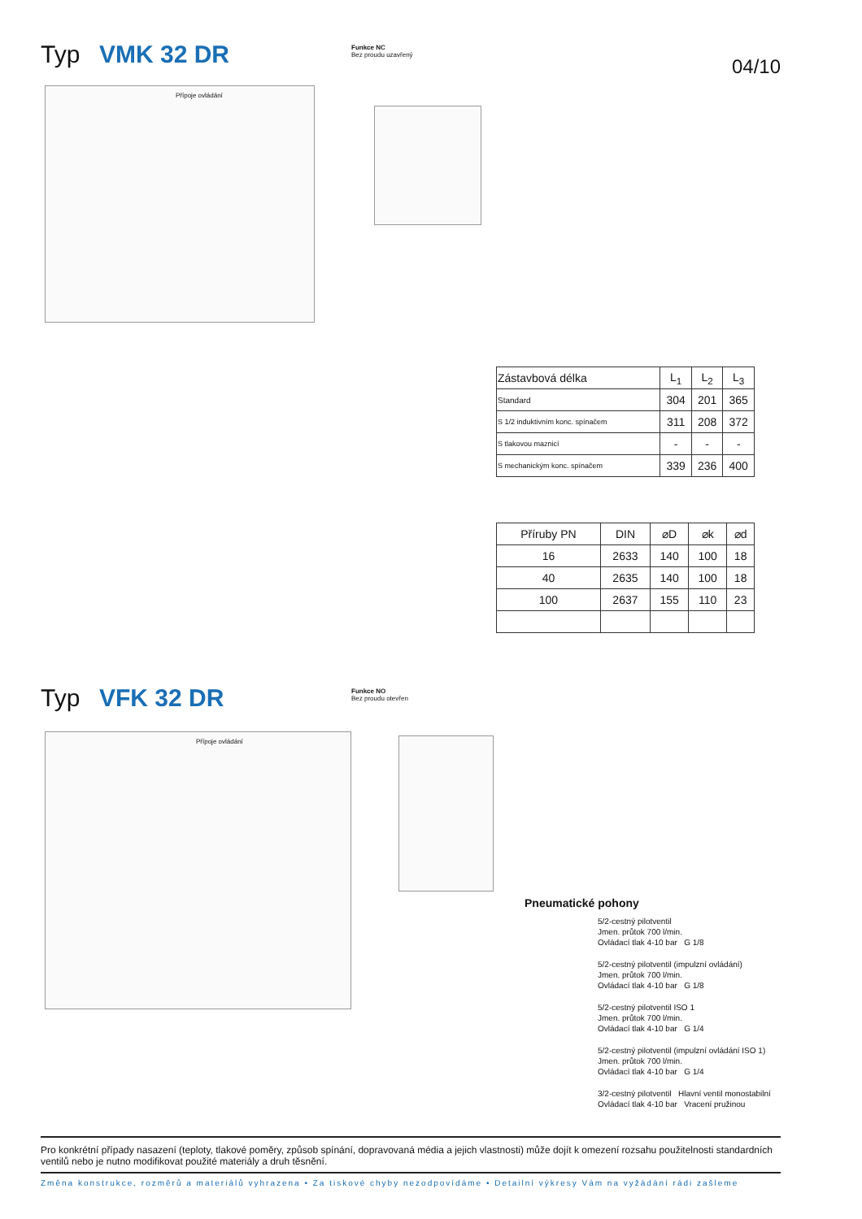Typ VMK 32 DR
Funkce NC
Bez proudu uzavřený
04/10
Přípoje ovládání
| Zástavbová délka | L<sub>1</sub> | L<sub>2</sub> | L<sub>3</sub> |
| --- | --- | --- | --- |
| Standard | 304 | 201 | 365 |
| S 1/2 induktivním konc. spínačem | 311 | 208 | 372 |
| S tlakovou maznicí | - | - | - |
| S mechanickým konc. spínačem | 339 | 236 | 400 |
| Příruby PN | DIN | ⌀D | ⌀k | ⌀d |
| --- | --- | --- | --- | --- |
| 16 | 2633 | 140 | 100 | 18 |
| 40 | 2635 | 140 | 100 | 18 |
| 100 | 2637 | 155 | 110 | 23 |
Typ VFK 32 DR
Funkce NO
Bez proudu otevřen
Přípoje ovládání
Pneumatické pohony
5/2-cestný pilotventil
Jmen. průtok 700 l/min.
Ovládací tlak 4-10 bar G 1/8
5/2-cestný pilotventil (impulzní ovládání)
Jmen. průtok 700 l/min.
Ovládací tlak 4-10 bar G 1/8
5/2-cestný pilotventil ISO 1
Jmen. průtok 700 l/min.
Ovládací tlak 4-10 bar G 1/4
5/2-cestný pilotventil (impulzní ovládání ISO 1)
Jmen. průtok 700 l/min.
Ovládací tlak 4-10 bar G 1/4
3/2-cestný pilotventil Hlavní ventil monostabilní
Ovládací tlak 4-10 bar Vracení pružinou
Pro konkrétní případy nasazení (teploty, tlakové poměry, způsob spínání, dopravovaná média a jejich vlastnosti) může dojít k omezení rozsahu použitelnosti standardních ventilů nebo je nutno modifikovat použité materiály a druh těsnění.
Změna konstrukce, rozměrů a materiálů vyhrazena • Za tiskové chyby nezodpovídáme • Detailní výkresy Vám na vyžádání rádi zašleme